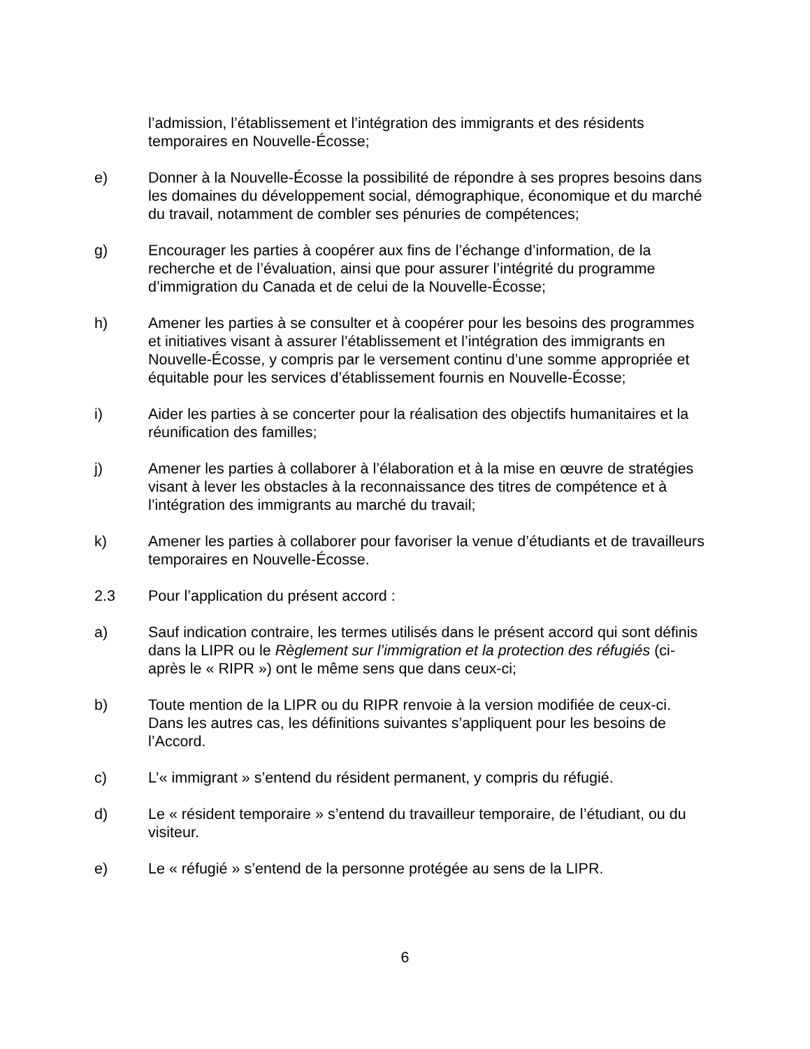l’admission, l’établissement et l’intégration des immigrants et des résidents temporaires en Nouvelle-Écosse;
e) Donner à la Nouvelle-Écosse la possibilité de répondre à ses propres besoins dans les domaines du développement social, démographique, économique et du marché du travail, notamment de combler ses pénuries de compétences;
g) Encourager les parties à coopérer aux fins de l’échange d’information, de la recherche et de l’évaluation, ainsi que pour assurer l’intégrité du programme d’immigration du Canada et de celui de la Nouvelle-Écosse;
h) Amener les parties à se consulter et à coopérer pour les besoins des programmes et initiatives visant à assurer l’établissement et l’intégration des immigrants en Nouvelle-Écosse, y compris par le versement continu d’une somme appropriée et équitable pour les services d’établissement fournis en Nouvelle-Écosse;
i) Aider les parties à se concerter pour la réalisation des objectifs humanitaires et la réunification des familles;
j) Amener les parties à collaborer à l’élaboration et à la mise en œuvre de stratégies visant à lever les obstacles à la reconnaissance des titres de compétence et à l’intégration des immigrants au marché du travail;
k) Amener les parties à collaborer pour favoriser la venue d’étudiants et de travailleurs temporaires en Nouvelle-Écosse.
2.3 Pour l’application du présent accord :
a) Sauf indication contraire, les termes utilisés dans le présent accord qui sont définis dans la LIPR ou le Règlement sur l’immigration et la protection des réfugiés (ci-après le « RIPR ») ont le même sens que dans ceux-ci;
b) Toute mention de la LIPR ou du RIPR renvoie à la version modifiée de ceux-ci. Dans les autres cas, les définitions suivantes s’appliquent pour les besoins de l’Accord.
c) L’« immigrant » s’entend du résident permanent, y compris du réfugié.
d) Le « résident temporaire » s’entend du travailleur temporaire, de l’étudiant, ou du visiteur.
e) Le « réfugié » s’entend de la personne protégée au sens de la LIPR.
6